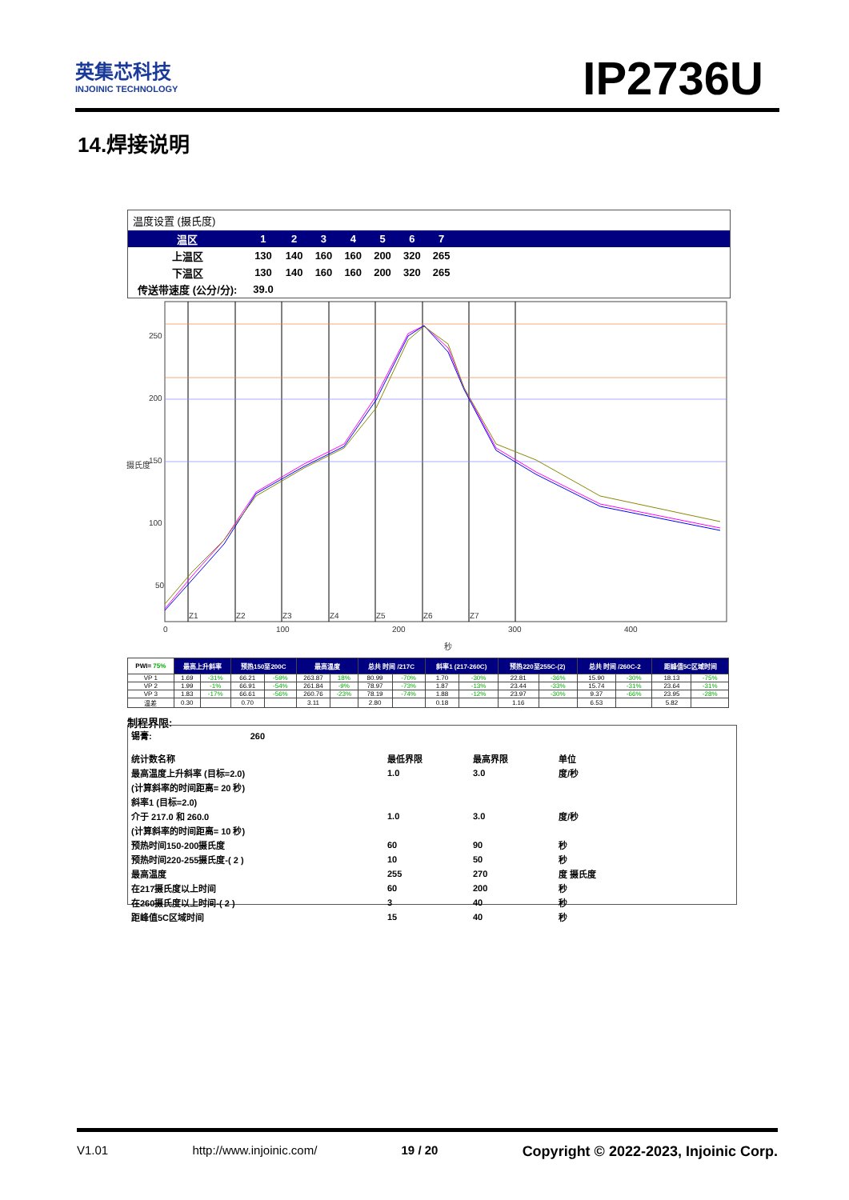英集芯科技
INJOINIC TECHNOLOGY
IP2736U
14.焊接说明
温度设置 (摄氏度)
| 温区 | 1 | 2 | 3 | 4 | 5 | 6 | 7 | |
| --- | --- | --- | --- | --- | --- | --- | --- | --- |
| 上温区 | 130 | 140 | 160 | 160 | 200 | 320 | 265 | |
| 下温区 | 130 | 140 | 160 | 160 | 200 | 320 | 265 | |
| 传送带速度 (公分/分): | 39.0 | | | | | | | |
250
200
150
100
50
0
100
200
300
400
秒
Z1
Z2
Z3
Z4
Z5
Z6
Z7
摄氏度
| PWI= 75% | 最高上升斜率 | | 预热150至200C | | 最高温度 | | 总共 时间 /217C | | 斜率1 (217-260C) | | 预热220至255C-(2) | | 总共 时间 /260C-2 | | 距峰值5C区域时间 | |
| --- | --- | --- | --- | --- | --- | --- | --- | --- | --- | --- | --- | --- | --- | --- | --- | --- |
| VP 1 | 1.69 | -31% | 66.21 | -59% | 263.87 | 18% | 80.99 | -70% | 1.70 | -30% | 22.81 | -36% | 15.90 | -30% | 18.13 | -75% |
| VP 2 | 1.99 | -1% | 66.91 | -54% | 261.84 | -9% | 78.97 | -73% | 1.87 | -13% | 23.44 | -33% | 15.74 | -31% | 23.64 | -31% |
| VP 3 | 1.83 | -17% | 66.61 | -56% | 260.76 | -23% | 78.19 | -74% | 1.88 | -12% | 23.97 | -30% | 9.37 | -66% | 23.95 | -28% |
| 温差 | 0.30 | | 0.70 | | 3.11 | | 2.80 | | 0.18 | | 1.16 | | 6.53 | | 5.82 | |
制程界限:
锡膏: 260
| 统计数名称 | 最低界限 | 最高界限 | 单位 |
| 最高温度上升斜率 (目标=2.0) | 1.0 | 3.0 | 度/秒 |
| (计算斜率的时间距离= 20 秒) | | | |
| 斜率1 (目标=2.0) | | | |
| 介于 217.0 和 260.0 | 1.0 | 3.0 | 度/秒 |
| (计算斜率的时间距离= 10 秒) | | | |
| 预热时间150-200摄氏度 | 60 | 90 | 秒 |
| 预热时间220-255摄氏度-( 2 ) | 10 | 50 | 秒 |
| 最高温度 | 255 | 270 | 度 摄氏度 |
| 在217摄氏度以上时间 | 60 | 200 | 秒 |
| 在260摄氏度以上时间-( 2 ) | 3 | 40 | 秒 |
| 距峰值5C区域时间 | 15 | 40 | 秒 |
V1.01 http://www.injoinic.com/ 19 / 20 Copyright © 2022-2023, Injoinic Corp.